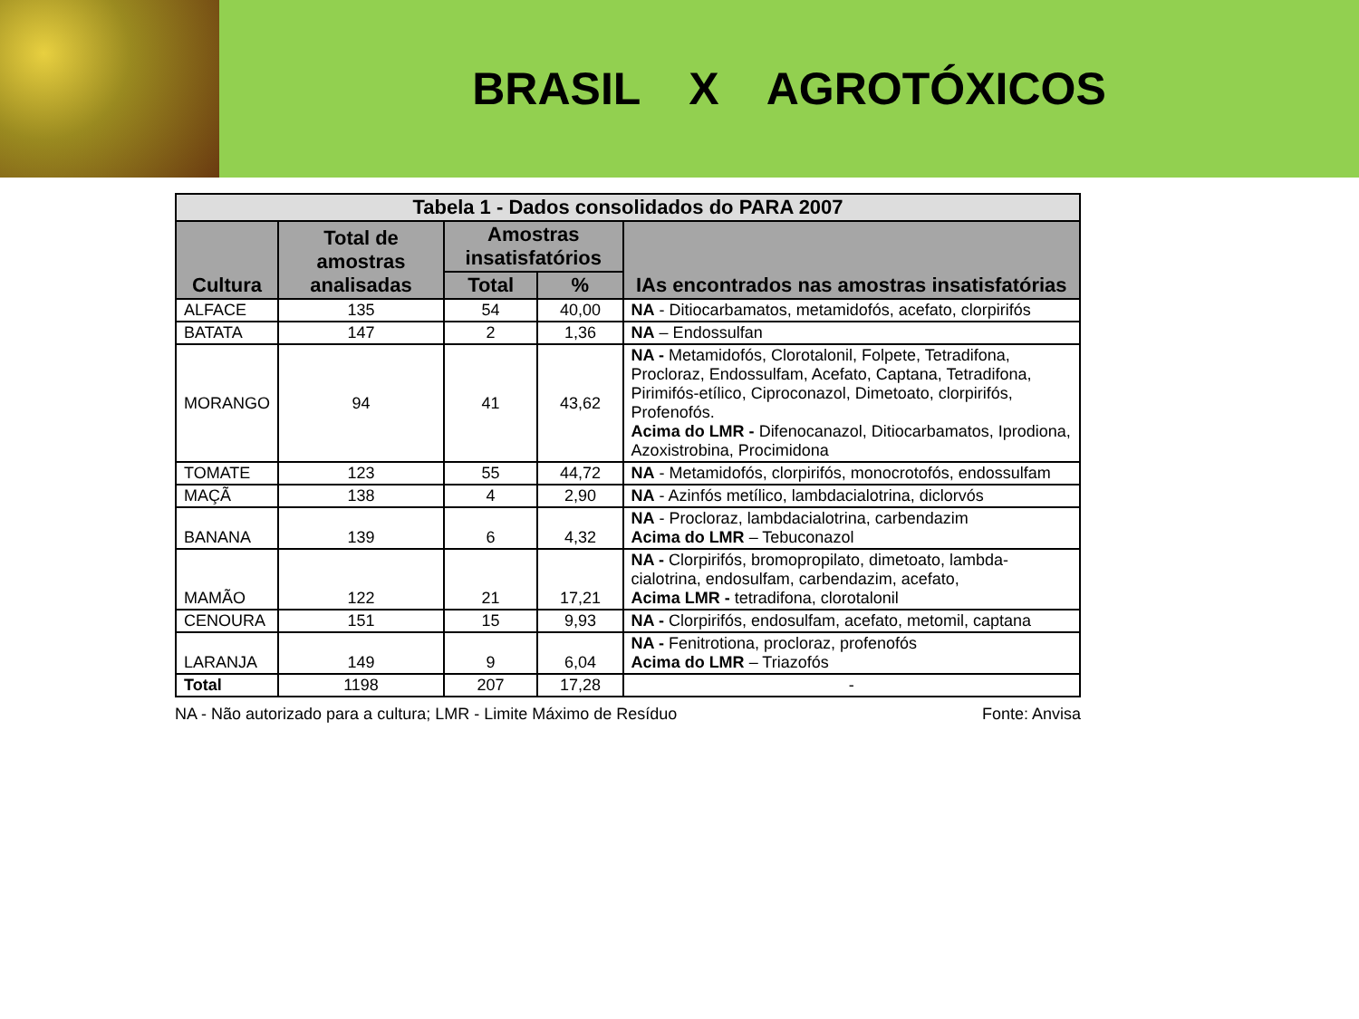BRASIL X AGROTÓXICOS
| Tabela 1 - Dados consolidados do PARA 2007 | | | | |
| --- | --- | --- | --- | --- |
| Cultura | Total de amostras analisadas | Amostras insatisfatórios | | IAs encontrados nas amostras insatisfatórias |
| | | Total | % | |
| ALFACE | 135 | 54 | 40,00 | NA - Ditiocarbamatos, metamidofós, acefato, clorpirifós |
| BATATA | 147 | 2 | 1,36 | NA – Endossulfan |
| MORANGO | 94 | 41 | 43,62 | NA - Metamidofós, Clorotalonil, Folpete, Tetradifona, Procloraz, Endossulfam, Acefato, Captana, Tetradifona, Pirimifós-etílico, Ciproconazol, Dimetoato, clorpirifós, Profenofós. Acima do LMR - Difenocanazol, Ditiocarbamatos, Iprodiona, Azoxistrobina, Procimidona |
| TOMATE | 123 | 55 | 44,72 | NA - Metamidofós, clorpirifós, monocrotofós, endossulfam |
| MAÇÃ | 138 | 4 | 2,90 | NA - Azinfós metílico, lambdacialotrina, diclorvós |
| BANANA | 139 | 6 | 4,32 | NA - Procloraz, lambdacialotrina, carbendazim Acima do LMR – Tebuconazol |
| MAMÃO | 122 | 21 | 17,21 | NA - Clorpirifós, bromopropilato, dimetoato, lambda-cialotrina, endosulfam, carbendazim, acefato, Acima LMR - tetradifona, clorotalonil |
| CENOURA | 151 | 15 | 9,93 | NA - Clorpirifós, endosulfam, acefato, metomil, captana |
| LARANJA | 149 | 9 | 6,04 | NA - Fenitrotiona, procloraz, profenofós Acima do LMR – Triazofós |
| Total | 1198 | 207 | 17,28 | - |
NA - Não autorizado para a cultura; LMR - Limite Máximo de Resíduo Fonte: Anvisa